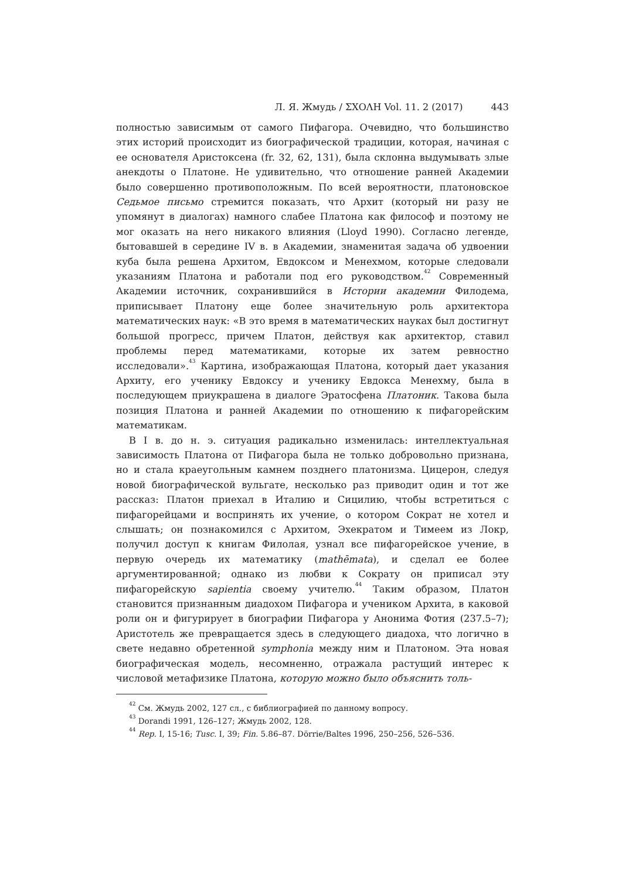Л. Я. Жмудь / ΣΧΟΛΗ Vol. 11. 2 (2017) 443
полностью зависимым от самого Пифагора. Очевидно, что большинство этих историй происходит из биографической традиции, которая, начиная с ее основателя Аристоксена (fr. 32, 62, 131), была склонна выдумывать злые анекдоты о Платоне. Не удивительно, что отношение ранней Академии было совершенно противоположным. По всей вероятности, платоновское Седьмое письмо стремится показать, что Архит (который ни разу не упомянут в диалогах) намного слабее Платона как философ и поэтому не мог оказать на него никакого влияния (Lloyd 1990). Согласно легенде, бытовавшей в середине IV в. в Академии, знаменитая задача об удвоении куба была решена Архитом, Евдоксом и Менехмом, которые следовали указаниям Платона и работали под его руководством.<sup>42</sup> Современный Академии источник, сохранившийся в Истории академии Филодема, приписывает Платону еще более значительную роль архитектора математических наук: «В это время в математических науках был достигнут большой прогресс, причем Платон, действуя как архитектор, ставил проблемы перед математиками, которые их затем ревностно исследовали».<sup>43</sup> Картина, изображающая Платона, который дает указания Архиту, его ученику Евдоксу и ученику Евдокса Менехму, была в последующем приукрашена в диалоге Эратосфена Платоник. Такова была позиция Платона и ранней Академии по отношению к пифагорейским математикам.
В I в. до н. э. ситуация радикально изменилась: интеллектуальная зависимость Платона от Пифагора была не только добровольно признана, но и стала краеугольным камнем позднего платонизма. Цицерон, следуя новой биографической вульгате, несколько раз приводит один и тот же рассказ: Платон приехал в Италию и Сицилию, чтобы встретиться с пифагорейцами и воспринять их учение, о котором Сократ не хотел и слышать; он познакомился с Архитом, Эхекратом и Тимеем из Локр, получил доступ к книгам Филолая, узнал все пифагорейское учение, в первую очередь их математику (mathēmata), и сделал ее более аргументированной; однако из любви к Сократу он приписал эту пифагорейскую sapientia своему учителю.<sup>44</sup> Таким образом, Платон становится признанным диадохом Пифагора и учеником Архита, в каковой роли он и фигурирует в биографии Пифагора у Анонима Фотия (237.5–7); Аристотель же превращается здесь в следующего диадоха, что логично в свете недавно обретенной symphonia между ним и Платоном. Эта новая биографическая модель, несомненно, отражала растущий интерес к числовой метафизике Платона, которую можно было объяснить толь-
<sup>42</sup> См. Жмудь 2002, 127 сл., с библиографией по данному вопросу.
<sup>43</sup> Dorandi 1991, 126–127; Жмудь 2002, 128.
<sup>44</sup> Rep. I, 15-16; Tusc. I, 39; Fin. 5.86–87. Dörrie/Baltes 1996, 250–256, 526–536.